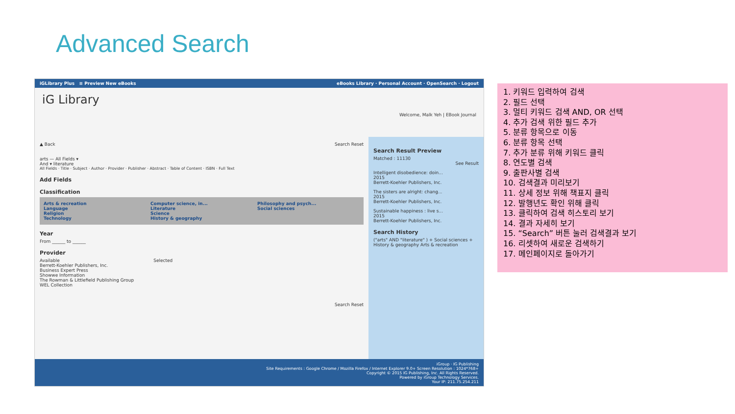Advanced Search
iGLibrary Plus ≡ Preview New eBooks eBooks Library · Personal Account · OpenSearch · Logout
iG Library Welcome, Malk Yeh | EBook Journal
▲ Back Search Reset
arts — All Fields ▾
And ▾ literature
All Fields · Title · Subject · Author · Provider · Publisher · Abstract · Table of Content · ISBN · Full Text
Add Fields
Classification
Arts & recreation
Language
Religion
Technology
Computer science, in...
Literature
Science
History & geography
Philosophy and psych...
Social sciences
Year
From ______ to ______
Provider
Available
Berrett-Koehler Publishers, Inc.
Business Expert Press
Showwe Information
The Rowman & Littlefield Publishing Group
WEL Collection
Selected
Search Reset
Search Result Preview
Matched : 11130
See Result
Intelligent disobedience: doin...
2015
Berrett-Koehler Publishers, Inc.
The sisters are alright: chang...
2015
Berrett-Koehler Publishers, Inc.
Sustainable happiness : live s...
2015
Berrett-Koehler Publishers, Inc.
Search History
("arts" AND "literature" ) + Social sciences + History & geography Arts & recreation
iGroup · IG Publishing
Site Requirements : Google Chrome / Mozilla Firefox / Internet Explorer 9.0+ Screen Resolution : 1024*768+
Copyright © 2015 IG Publishing, Inc. All Rights Reserved.
Powered by iGroup Technology Services.
Your IP: 211.75.254.211
1. 키워드 입력하여 검색
2. 필드 선택
3. 멀티 키워드 검색 AND, OR 선택
4. 추가 검색 위한 필드 추가
5. 분류 항목으로 이동
6. 분류 항목 선택
7. 추가 분류 위해 키워드 클릭
8. 연도별 검색
9. 출판사별 검색
10. 검색결과 미리보기
11. 상세 정보 위해 책표지 클릭
12. 발행년도 확인 위해 클릭
13. 클릭하여 검색 히스토리 보기
14. 결과 자세히 보기
15. “Search” 버튼 눌러 검색결과 보기
16. 리셋하여 새로운 검색하기
17. 메인페이지로 돌아가기